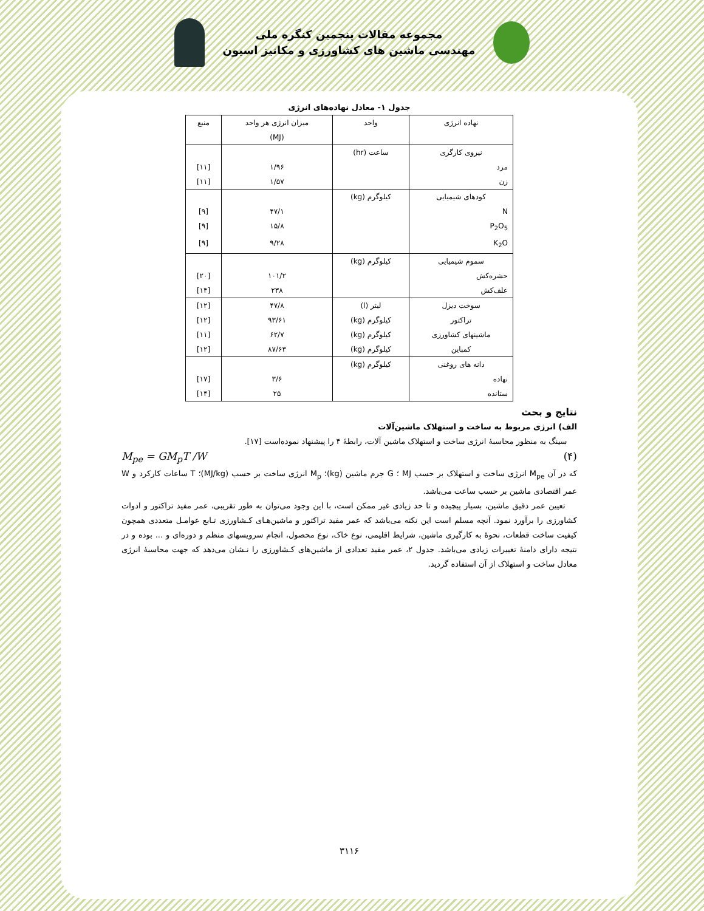مجموعه مقالات پنجمین کنگره ملی
مهندسی ماشین های کشاورزی و مکانیز اسیون
جدول ۱- معادل نهاده‌های انرژی
| نهاده انرژی | واحد | میزان انرژی هر واحد (MJ) | منبع |
| --- | --- | --- | --- |
| نیروی کارگری | ساعت (hr) | | |
| مرد | | ۱/۹۶ | [۱۱] |
| زن | | ۱/۵۷ | [۱۱] |
| کودهای شیمیایی | کیلوگرم (kg) | | |
| N | | ۴۷/۱ | [۹] |
| P<sub>2</sub>O<sub>5</sub> | | ۱۵/۸ | [۹] |
| K<sub>2</sub>O | | ۹/۲۸ | [۹] |
| سموم شیمیایی | کیلوگرم (kg) | | |
| حشره‌کش | | ۱۰۱/۲ | [۲۰] |
| علف‌کش | | ۲۳۸ | [۱۴] |
| سوخت دیزل | لیتر (l) | ۴۷/۸ | [۱۲] |
| تراکتور | کیلوگرم (kg) | ۹۳/۶۱ | [۱۲] |
| ماشینهای کشاورزی | کیلوگرم (kg) | ۶۲/۷ | [۱۱] |
| کمباین | کیلوگرم (kg) | ۸۷/۶۳ | [۱۲] |
| دانه های روغنی | کیلوگرم (kg) | | |
| نهاده | | ۳/۶ | [۱۷] |
| ستانده | | ۲۵ | [۱۴] |
نتایج و بحث
الف) انرژی مربوط به ساخت و استهلاک ماشین‌آلات
سینگ به منظور محاسبهٔ انرژی ساخت و استهلاک ماشین آلات، رابطهٔ ۴ را پیشنهاد نموده‌است [۱۷].
M<sub>pe</sub> = GM<sub>p</sub>T /W (۴)
که در آن M<sub>pe</sub> انرژی ساخت و استهلاک بر حسب MJ ؛ G جرم ماشین (kg)؛ M<sub>p</sub> انرژی ساخت بر حسب (MJ/kg)؛ T ساعات کارکرد و W عمر اقتصادی ماشین بر حسب ساعت می‌باشد.
تعیین عمر دقیق ماشین، بسیار پیچیده و تا حد زیادی غیر ممکن است، با این وجود می‌توان به طور تقریبی، عمر مفید تراکتور و ادوات کشاورزی را برآورد نمود. آنچه مسلم است این نکته می‌باشد که عمر مفید تراکتور و ماشین‌هـای کـشاورزی تـابع عوامـل متعددی همچون کیفیت ساخت قطعات، نحوهٔ به کارگیری ماشین، شرایط اقلیمی، نوع خاک، نوع محصول، انجام سرویسهای منظم و دوره‌ای و ... بوده و در نتیجه دارای دامنهٔ تغییرات زیادی می‌باشد. جدول ۲، عمر مفید تعدادی از ماشین‌های کـشاورزی را نـشان می‌دهد که جهت محاسبهٔ انرژی معادل ساخت و استهلاک از آن استفاده گردید.
۳۱۱۶